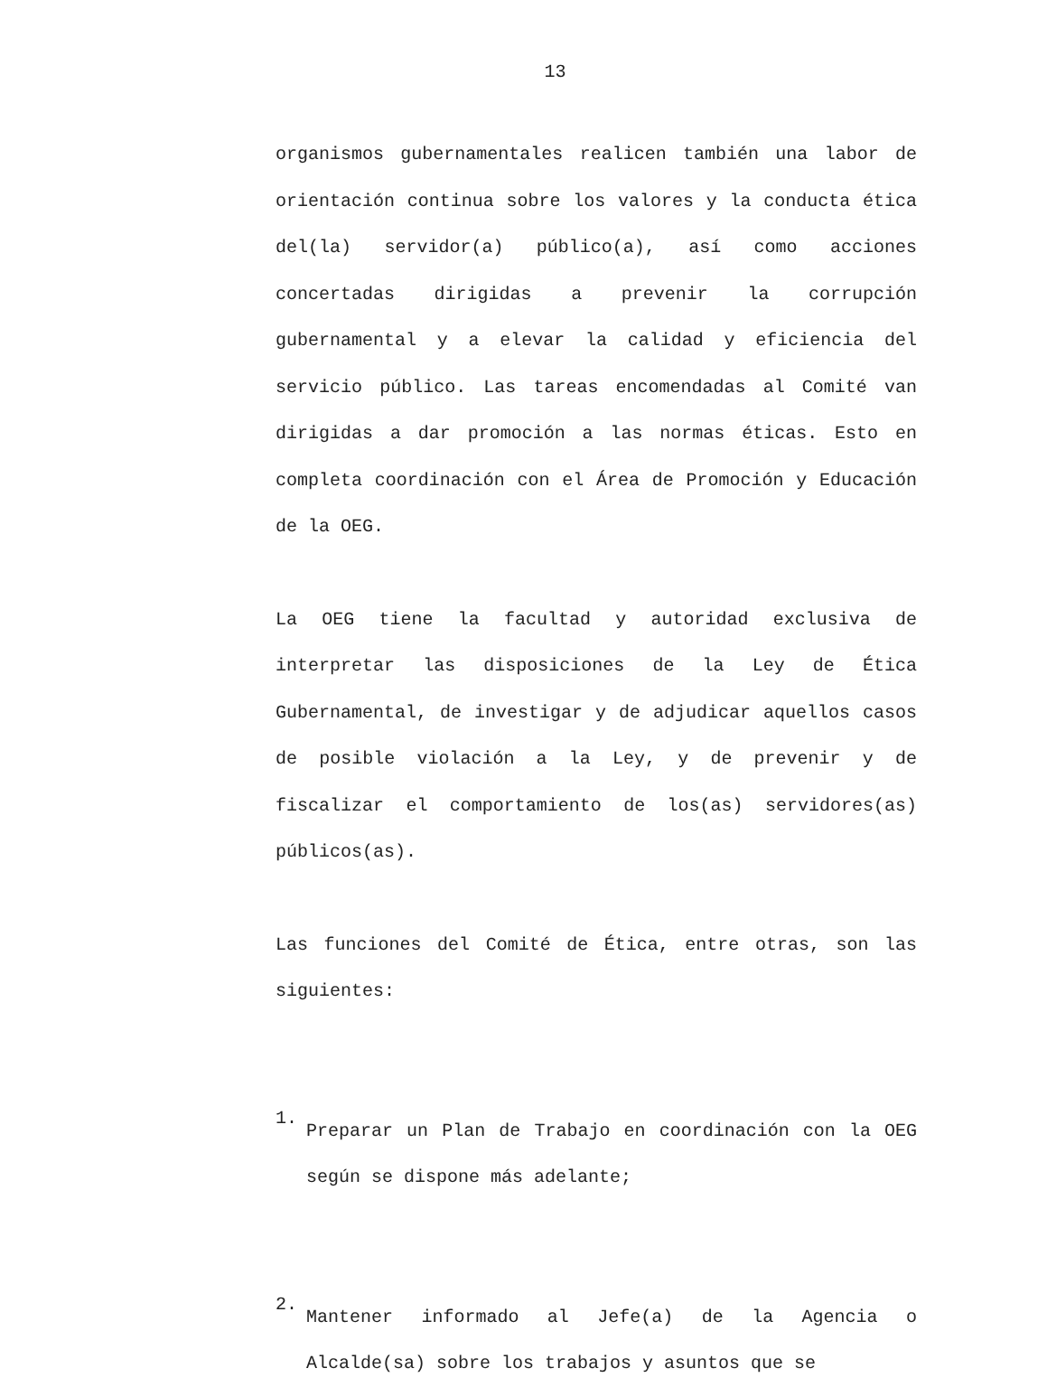13
organismos gubernamentales realicen también una labor de orientación continua sobre los valores y la conducta ética del(la) servidor(a) público(a), así como acciones concertadas dirigidas a prevenir la corrupción gubernamental y a elevar la calidad y eficiencia del servicio público. Las tareas encomendadas al Comité van dirigidas a dar promoción a las normas éticas. Esto en completa coordinación con el Área de Promoción y Educación de la OEG.
La OEG tiene la facultad y autoridad exclusiva de interpretar las disposiciones de la Ley de Ética Gubernamental, de investigar y de adjudicar aquellos casos de posible violación a la Ley, y de prevenir y de fiscalizar el comportamiento de los(as) servidores(as) públicos(as).
Las funciones del Comité de Ética, entre otras, son las siguientes:
1.
Preparar un Plan de Trabajo en coordinación con la OEG según se dispone más adelante;
2.
Mantener informado al Jefe(a) de la Agencia o Alcalde(sa) sobre los trabajos y asuntos que se